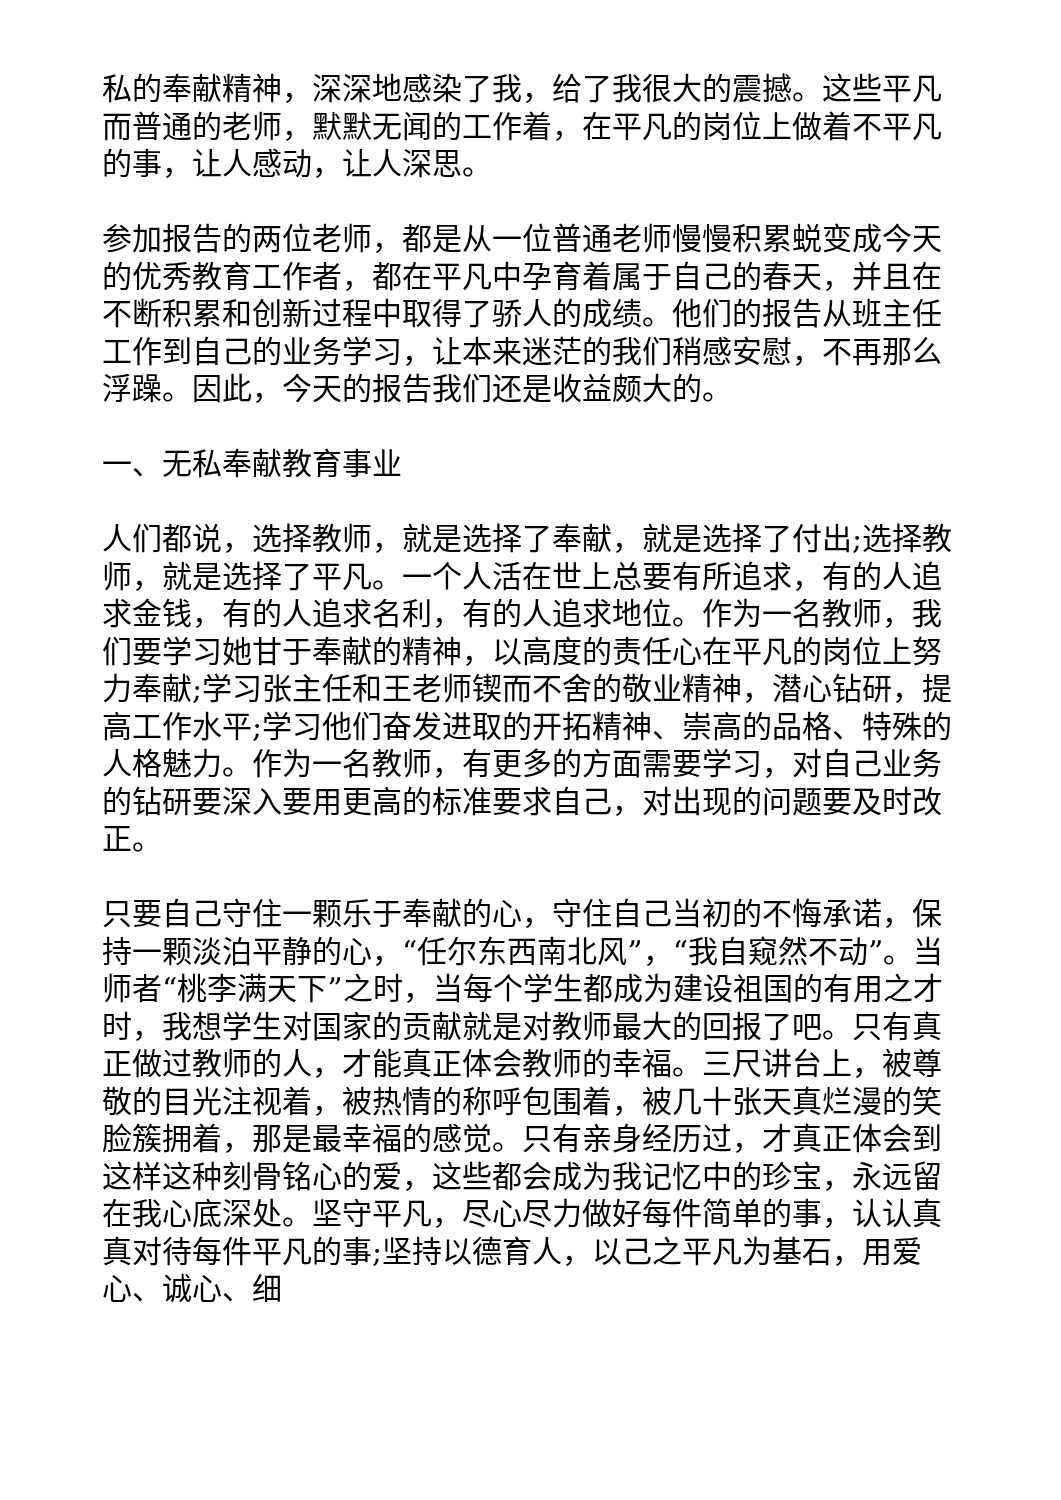私的奉献精神，深深地感染了我，给了我很大的震撼。这些平凡而普通的老师，默默无闻的工作着，在平凡的岗位上做着不平凡的事，让人感动，让人深思。
参加报告的两位老师，都是从一位普通老师慢慢积累蜕变成今天的优秀教育工作者，都在平凡中孕育着属于自己的春天，并且在不断积累和创新过程中取得了骄人的成绩。他们的报告从班主任工作到自己的业务学习，让本来迷茫的我们稍感安慰，不再那么浮躁。因此，今天的报告我们还是收益颇大的。
一、无私奉献教育事业
人们都说，选择教师，就是选择了奉献，就是选择了付出;选择教师，就是选择了平凡。一个人活在世上总要有所追求，有的人追求金钱，有的人追求名利，有的人追求地位。作为一名教师，我们要学习她甘于奉献的精神，以高度的责任心在平凡的岗位上努力奉献;学习张主任和王老师锲而不舍的敬业精神，潜心钻研，提高工作水平;学习他们奋发进取的开拓精神、崇高的品格、特殊的人格魅力。作为一名教师，有更多的方面需要学习，对自己业务的钻研要深入要用更高的标准要求自己，对出现的问题要及时改正。
只要自己守住一颗乐于奉献的心，守住自己当初的不悔承诺，保持一颗淡泊平静的心，“任尔东西南北风”，“我自窥然不动”。当师者“桃李满天下”之时，当每个学生都成为建设祖国的有用之才时，我想学生对国家的贡献就是对教师最大的回报了吧。只有真正做过教师的人，才能真正体会教师的幸福。三尺讲台上，被尊敬的目光注视着，被热情的称呼包围着，被几十张天真烂漫的笑脸簇拥着，那是最幸福的感觉。只有亲身经历过，才真正体会到这样这种刻骨铭心的爱，这些都会成为我记忆中的珍宝，永远留在我心底深处。坚守平凡，尽心尽力做好每件简单的事，认认真真对待每件平凡的事;坚持以德育人，以己之平凡为基石，用爱心、诚心、细